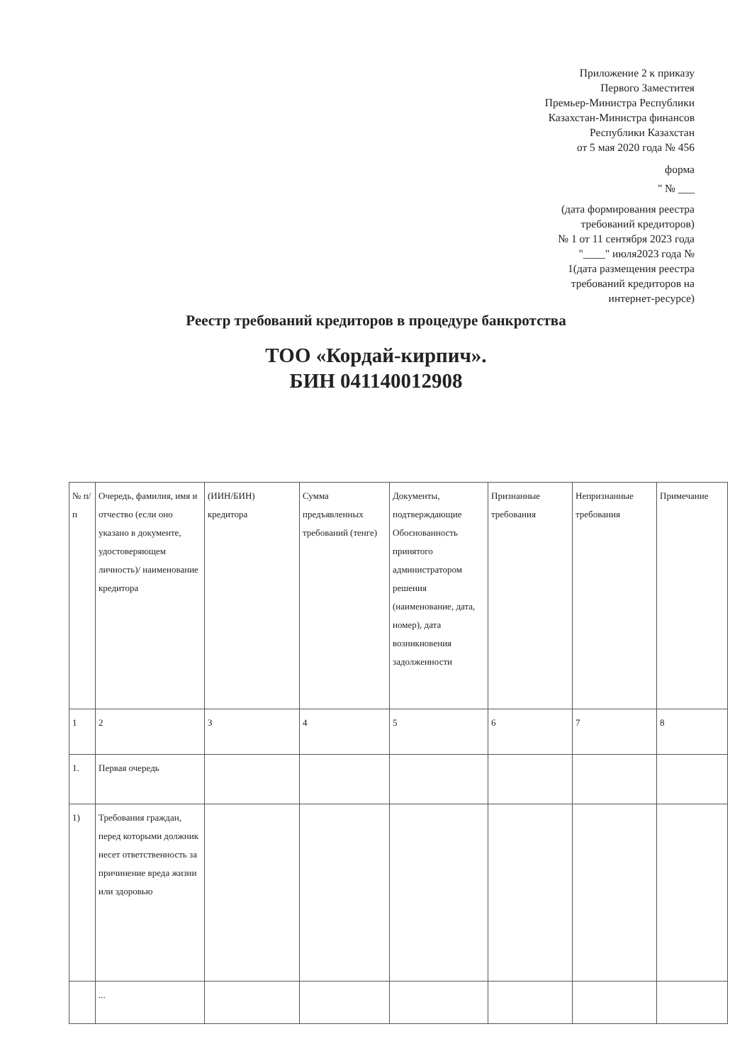Приложение 2 к приказу
Первого Заместитея
Премьер-Министра Республики
Казахстан-Министра финансов
Республики Казахстан
от 5 мая 2020 года № 456
форма
" № ___
(дата формирования реестра
требований кредиторов)
№ 1 от 11 сентября 2023 года
"____" июля2023 года №
1(дата размещения реестра
требований кредиторов на
интернет-ресурсе)
Реестр требований кредиторов в процедуре банкротства
ТОО «Кордай-кирпич».
БИН 041140012908
| № п/п | Очередь, фамилия, имя и отчество (если оно указано в документе, удостоверяющем личность)/ наименование кредитора | (ИИН/БИН) кредитора | Сумма предъявленных требований (тенге) | Документы, подтверждающие Обоснованность принятого администратором решения (наименование, дата, номер), дата возникновения задолженности | Признанные требования | Непризнанные требования | Примечание |
| --- | --- | --- | --- | --- | --- | --- | --- |
| 1 | 2 | 3 | 4 | 5 | 6 | 7 | 8 |
| 1. | Первая очередь | | | | | | |
| 1) | Требования граждан, перед которыми должник несет ответственность за причинение вреда жизни или здоровью | | | | | | |
| | ... | | | | | | |